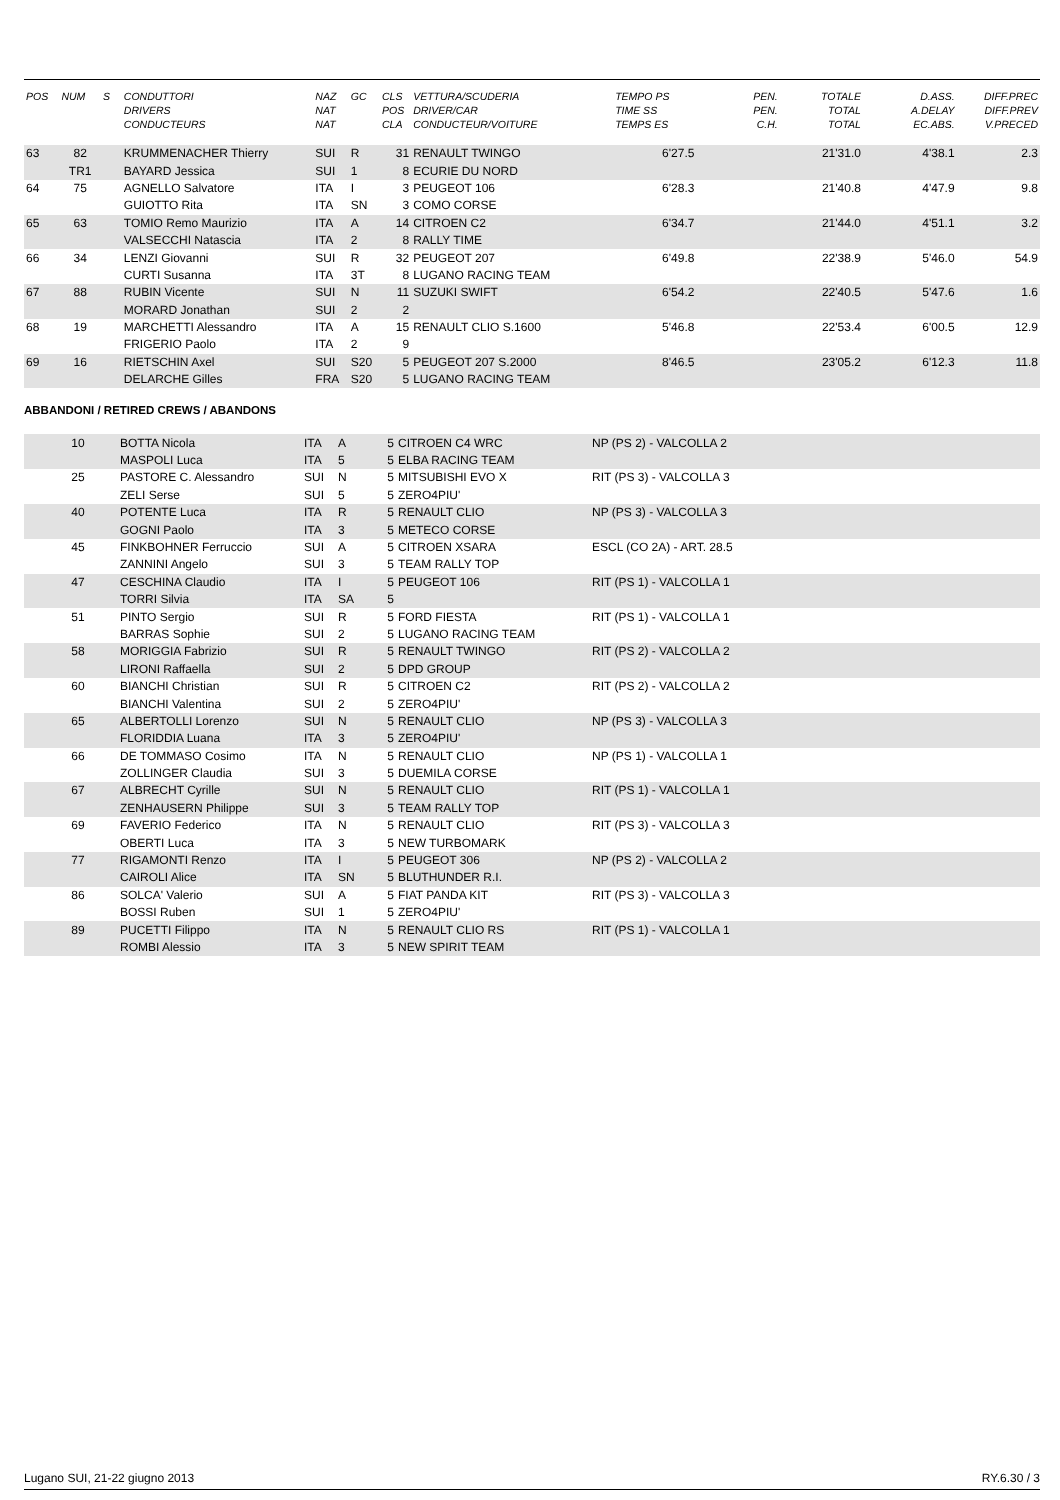| POS | NUM | S | CONDUTTORI DRIVERS CONDUCTEURS | NAZ NAT NAT | GC | CLS POS CLA | VETTURA/SCUDERIA DRIVER/CAR CONDUCTEUR/VOITURE | TEMPO PS TIME SS TEMPS ES | PEN. PEN. C.H. | TOTALE TOTAL TOTAL | D.ASS. A.DELAY EC.ABS. | DIFF.PREC DIFF.PREV V.PRECED |
| --- | --- | --- | --- | --- | --- | --- | --- | --- | --- | --- | --- | --- |
| 63 | 82 | | KRUMMENACHER Thierry | SUI | R | 31 | RENAULT TWINGO | 6'27.5 | | 21'31.0 | 4'38.1 | 2.3 |
| | TR1 | | BAYARD Jessica | SUI | 1 | 8 | ECURIE DU NORD | | | | | |
| 64 | 75 | | AGNELLO Salvatore | ITA | I | 3 | PEUGEOT 106 | 6'28.3 | | 21'40.8 | 4'47.9 | 9.8 |
| | | | GUIOTTO Rita | ITA | SN | 3 | COMO CORSE | | | | | |
| 65 | 63 | | TOMIO Remo Maurizio | ITA | A | 14 | CITROEN C2 | 6'34.7 | | 21'44.0 | 4'51.1 | 3.2 |
| | | | VALSECCHI Natascia | ITA | 2 | 8 | RALLY TIME | | | | | |
| 66 | 34 | | LENZI Giovanni | SUI | R | 32 | PEUGEOT 207 | 6'49.8 | | 22'38.9 | 5'46.0 | 54.9 |
| | | | CURTI Susanna | ITA | 3T | 8 | LUGANO RACING TEAM | | | | | |
| 67 | 88 | | RUBIN Vicente | SUI | N | 11 | SUZUKI SWIFT | 6'54.2 | | 22'40.5 | 5'47.6 | 1.6 |
| | | | MORARD Jonathan | SUI | 2 | 2 | | | | | | |
| 68 | 19 | | MARCHETTI Alessandro | ITA | A | 15 | RENAULT CLIO S.1600 | 5'46.8 | | 22'53.4 | 6'00.5 | 12.9 |
| | | | FRIGERIO Paolo | ITA | 2 | 9 | | | | | | |
| 69 | 16 | | RIETSCHIN Axel | SUI | S20 | 5 | PEUGEOT 207 S.2000 | 8'46.5 | | 23'05.2 | 6'12.3 | 11.8 |
| | | | DELARCHE Gilles | FRA | S20 | 5 | LUGANO RACING TEAM | | | | | |
ABBANDONI / RETIRED CREWS / ABANDONS
| | 10 | | BOTTA Nicola | ITA | A | 5 | CITROEN C4 WRC | NP (PS 2) - VALCOLLA 2 |
| | | | MASPOLI Luca | ITA | 5 | 5 | ELBA RACING TEAM | |
| | 25 | | PASTORE C. Alessandro | SUI | N | 5 | MITSUBISHI EVO X | RIT (PS 3) - VALCOLLA 3 |
| | | | ZELI Serse | SUI | 5 | 5 | ZERO4PIU' | |
| | 40 | | POTENTE Luca | ITA | R | 5 | RENAULT CLIO | NP (PS 3) - VALCOLLA 3 |
| | | | GOGNI Paolo | ITA | 3 | 5 | METECO CORSE | |
| | 45 | | FINKBOHNER Ferruccio | SUI | A | 5 | CITROEN XSARA | ESCL (CO 2A) - ART. 28.5 |
| | | | ZANNINI Angelo | SUI | 3 | 5 | TEAM RALLY TOP | |
| | 47 | | CESCHINA Claudio | ITA | I | 5 | PEUGEOT 106 | RIT (PS 1) - VALCOLLA 1 |
| | | | TORRI Silvia | ITA | SA | 5 | | |
| | 51 | | PINTO Sergio | SUI | R | 5 | FORD FIESTA | RIT (PS 1) - VALCOLLA 1 |
| | | | BARRAS Sophie | SUI | 2 | 5 | LUGANO RACING TEAM | |
| | 58 | | MORIGGIA Fabrizio | SUI | R | 5 | RENAULT TWINGO | RIT (PS 2) - VALCOLLA 2 |
| | | | LIRONI Raffaella | SUI | 2 | 5 | DPD GROUP | |
| | 60 | | BIANCHI Christian | SUI | R | 5 | CITROEN C2 | RIT (PS 2) - VALCOLLA 2 |
| | | | BIANCHI Valentina | SUI | 2 | 5 | ZERO4PIU' | |
| | 65 | | ALBERTOLLI Lorenzo | SUI | N | 5 | RENAULT CLIO | NP (PS 3) - VALCOLLA 3 |
| | | | FLORIDDIA Luana | ITA | 3 | 5 | ZERO4PIU' | |
| | 66 | | DE TOMMASO Cosimo | ITA | N | 5 | RENAULT CLIO | NP (PS 1) - VALCOLLA 1 |
| | | | ZOLLINGER Claudia | SUI | 3 | 5 | DUEMILA CORSE | |
| | 67 | | ALBRECHT Cyrille | SUI | N | 5 | RENAULT CLIO | RIT (PS 1) - VALCOLLA 1 |
| | | | ZENHAUSERN Philippe | SUI | 3 | 5 | TEAM RALLY TOP | |
| | 69 | | FAVERIO Federico | ITA | N | 5 | RENAULT CLIO | RIT (PS 3) - VALCOLLA 3 |
| | | | OBERTI Luca | ITA | 3 | 5 | NEW TURBOMARK | |
| | 77 | | RIGAMONTI Renzo | ITA | I | 5 | PEUGEOT 306 | NP (PS 2) - VALCOLLA 2 |
| | | | CAIROLI Alice | ITA | SN | 5 | BLUTHUNDER R.I. | |
| | 86 | | SOLCA' Valerio | SUI | A | 5 | FIAT PANDA KIT | RIT (PS 3) - VALCOLLA 3 |
| | | | BOSSI Ruben | SUI | 1 | 5 | ZERO4PIU' | |
| | 89 | | PUCETTI Filippo | ITA | N | 5 | RENAULT CLIO RS | RIT (PS 1) - VALCOLLA 1 |
| | | | ROMBI Alessio | ITA | 3 | 5 | NEW SPIRIT TEAM | |
Lugano SUI, 21-22 giugno 2013 RY.6.30 / 3